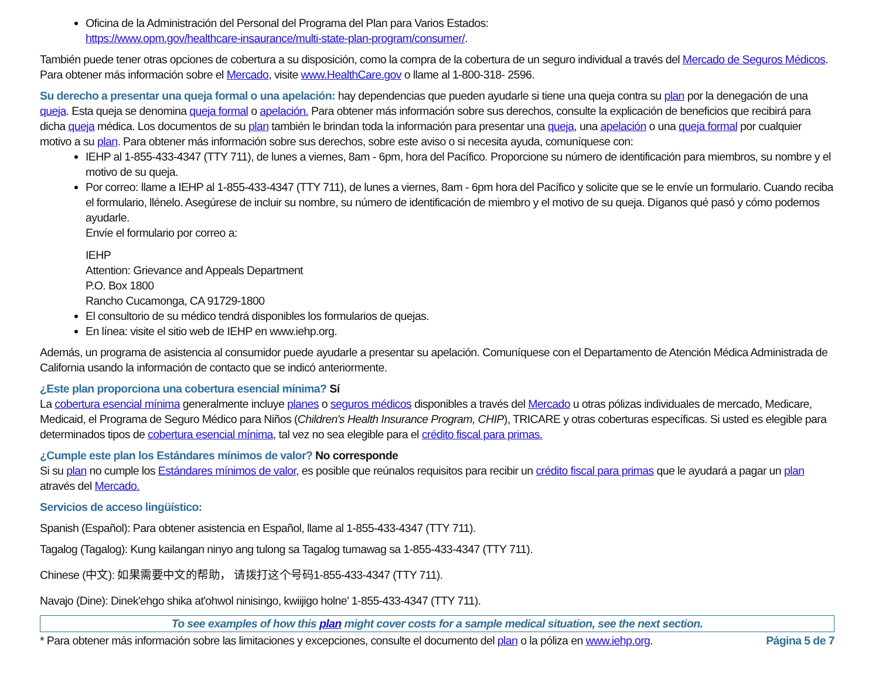Oficina de la Administración del Personal del Programa del Plan para Varios Estados:
https://www.opm.gov/healthcare-insaurance/multi-state-plan-program/consumer/.
También puede tener otras opciones de cobertura a su disposición, como la compra de la cobertura de un seguro individual a través del Mercado de Seguros Médicos. Para obtener más información sobre el Mercado, visite www.HealthCare.gov o llame al 1-800-318- 2596.
Su derecho a presentar una queja formal o una apelación: hay dependencias que pueden ayudarle si tiene una queja contra su plan por la denegación de una queja. Esta queja se denomina queja formal o apelación. Para obtener más información sobre sus derechos, consulte la explicación de beneficios que recibirá para dicha queja médica. Los documentos de su plan también le brindan toda la información para presentar una queja, una apelación o una queja formal por cualquier motivo a su plan. Para obtener más información sobre sus derechos, sobre este aviso o si necesita ayuda, comuníquese con:
IEHP al 1-855-433-4347 (TTY 711), de lunes a viernes, 8am - 6pm, hora del Pacífico. Proporcione su número de identificación para miembros, su nombre y el motivo de su queja.
Por correo: llame a IEHP al 1-855-433-4347 (TTY 711), de lunes a viernes, 8am - 6pm hora del Pacífico y solicite que se le envíe un formulario. Cuando reciba el formulario, llénelo. Asegúrese de incluir su nombre, su número de identificación de miembro y el motivo de su queja. Díganos qué pasó y cómo podemos ayudarle.
Envíe el formulario por correo a:
IEHP
Attention: Grievance and Appeals Department
P.O. Box 1800
Rancho Cucamonga, CA 91729-1800
El consultorio de su médico tendrá disponibles los formularios de quejas.
En línea: visite el sitio web de IEHP en www.iehp.org.
Además, un programa de asistencia al consumidor puede ayudarle a presentar su apelación. Comuníquese con el Departamento de Atención Médica Administrada de California usando la información de contacto que se indicó anteriormente.
¿Este plan proporciona una cobertura esencial mínima? Sí
La cobertura esencial mínima generalmente incluye planes o seguros médicos disponibles a través del Mercado u otras pólizas individuales de mercado, Medicare, Medicaid, el Programa de Seguro Médico para Niños (Children's Health Insurance Program, CHIP), TRICARE y otras coberturas específicas. Si usted es elegible para determinados tipos de cobertura esencial mínima, tal vez no sea elegible para el crédito fiscal para primas.
¿Cumple este plan los Estándares mínimos de valor? No corresponde
Si su plan no cumple los Estándares mínimos de valor, es posible que reúnalos requisitos para recibir un crédito fiscal para primas que le ayudará a pagar un plan através del Mercado.
Servicios de acceso lingüístico:
Spanish (Español): Para obtener asistencia en Español, llame al 1-855-433-4347 (TTY 711).
Tagalog (Tagalog): Kung kailangan ninyo ang tulong sa Tagalog tumawag sa 1-855-433-4347 (TTY 711).
Chinese (中文): 如果需要中文的帮助， 请拨打这个号码1-855-433-4347 (TTY 711).
Navajo (Dine): Dinek'ehgo shika at'ohwol ninisingo, kwiijigo holne' 1-855-433-4347 (TTY 711).
To see examples of how this plan might cover costs for a sample medical situation, see the next section.
* Para obtener más información sobre las limitaciones y excepciones, consulte el documento del plan o la póliza en www.iehp.org. Página 5 de 7